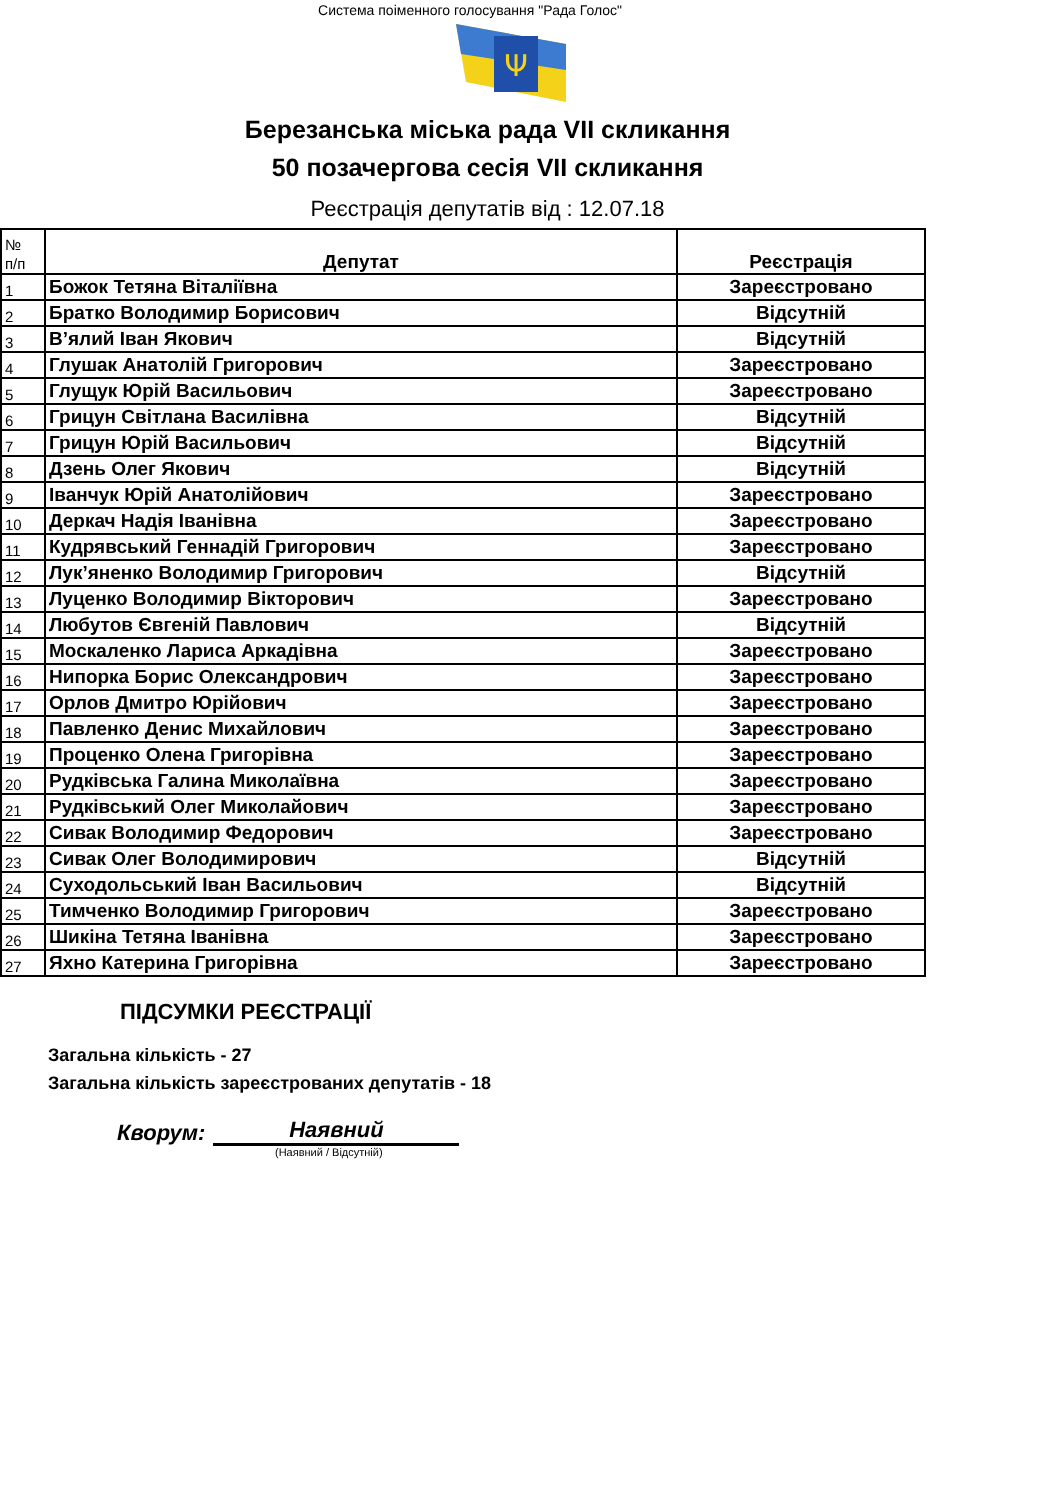Система поіменного голосування "Рада Голос"
Ψ
Березанська міська рада VII скликання
50 позачергова сесія VII скликання
Реєстрація депутатів від : 12.07.18
| № п/п | Депутат | Реєстрація |
| --- | --- | --- |
| 1 | Божок Тетяна Віталіївна | Зареєстровано |
| 2 | Братко Володимир Борисович | Відсутній |
| 3 | В’ялий Іван Якович | Відсутній |
| 4 | Глушак Анатолій Григорович | Зареєстровано |
| 5 | Глущук Юрій Васильович | Зареєстровано |
| 6 | Грицун Світлана Василівна | Відсутній |
| 7 | Грицун Юрій Васильович | Відсутній |
| 8 | Дзень Олег Якович | Відсутній |
| 9 | Іванчук Юрій Анатолійович | Зареєстровано |
| 10 | Деркач Надія Іванівна | Зареєстровано |
| 11 | Кудрявський Геннадій Григорович | Зареєстровано |
| 12 | Лук’яненко Володимир Григорович | Відсутній |
| 13 | Луценко Володимир Вікторович | Зареєстровано |
| 14 | Любутов Євгеній Павлович | Відсутній |
| 15 | Москаленко Лариса Аркадівна | Зареєстровано |
| 16 | Нипорка Борис Олександрович | Зареєстровано |
| 17 | Орлов Дмитро Юрійович | Зареєстровано |
| 18 | Павленко Денис Михайлович | Зареєстровано |
| 19 | Проценко Олена Григорівна | Зареєстровано |
| 20 | Рудківська Галина Миколаївна | Зареєстровано |
| 21 | Рудківський Олег Миколайович | Зареєстровано |
| 22 | Сивак Володимир Федорович | Зареєстровано |
| 23 | Сивак Олег Володимирович | Відсутній |
| 24 | Суходольський Іван Васильович | Відсутній |
| 25 | Тимченко Володимир Григорович | Зареєстровано |
| 26 | Шикіна Тетяна Іванівна | Зареєстровано |
| 27 | Яхно Катерина Григорівна | Зареєстровано |
ПІДСУМКИ РЕЄСТРАЦІЇ
Загальна кількість - 27
Загальна кількість зареєстрованих депутатів - 18
Кворум: Наявний
(Наявний / Відсутній)